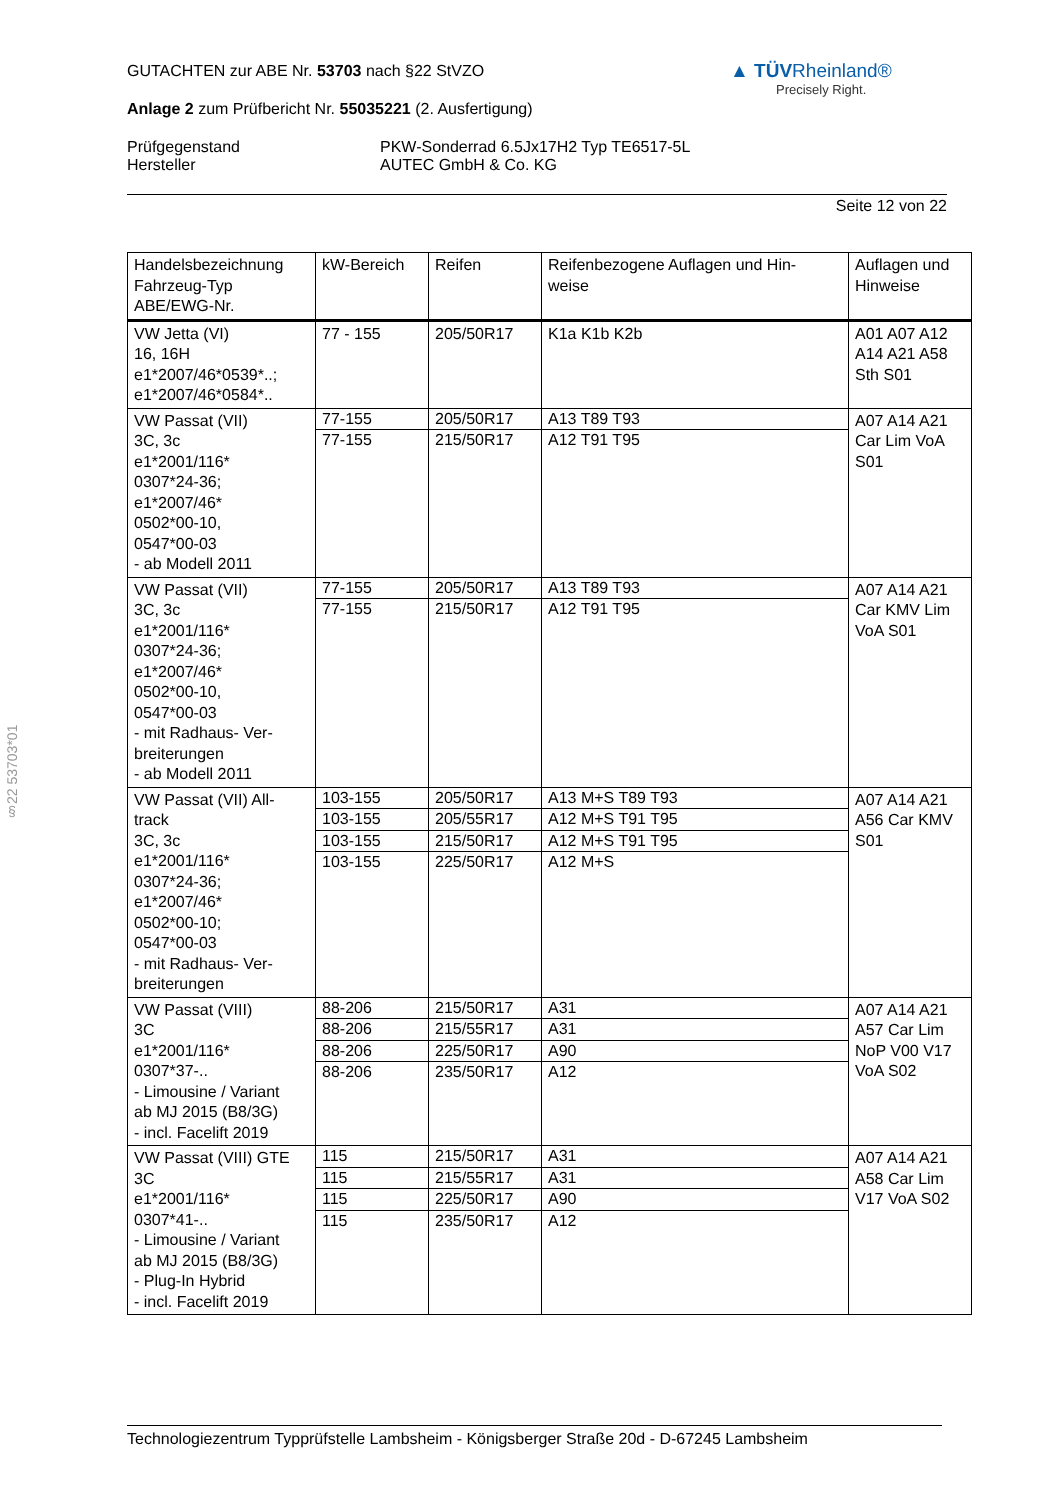GUTACHTEN zur ABE Nr. 53703 nach §22 StVZO
Anlage 2 zum Prüfbericht Nr. 55035221 (2. Ausfertigung)
Prüfgegenstand
Hersteller
PKW-Sonderrad 6.5Jx17H2 Typ TE6517-5L
AUTEC GmbH & Co. KG
Seite 12 von 22
▲ TÜVRheinland®
Precisely Right.
§22 53703*01
| Handelsbezeichnung Fahrzeug-Typ ABE/EWG-Nr. | kW-Bereich | Reifen | Reifenbezogene Auflagen und Hin- weise | Auflagen und Hinweise |
| --- | --- | --- | --- | --- |
| VW Jetta (VI) 16, 16H e1*2007/46*0539*..; e1*2007/46*0584*.. | 77 - 155 | 205/50R17 | K1a K1b K2b | A01 A07 A12 A14 A21 A58 Sth S01 |
| VW Passat (VII) 3C, 3c e1*2001/116* 0307*24-36; e1*2007/46* 0502*00-10, 0547*00-03 - ab Modell 2011 | 77-155 77-155 | 205/50R17 215/50R17 | A13 T89 T93 A12 T91 T95 | A07 A14 A21 Car Lim VoA S01 |
| VW Passat (VII) 3C, 3c e1*2001/116* 0307*24-36; e1*2007/46* 0502*00-10, 0547*00-03 - mit Radhaus- Ver- breiterungen - ab Modell 2011 | 77-155 77-155 | 205/50R17 215/50R17 | A13 T89 T93 A12 T91 T95 | A07 A14 A21 Car KMV Lim VoA S01 |
| VW Passat (VII) All- track 3C, 3c e1*2001/116* 0307*24-36; e1*2007/46* 0502*00-10; 0547*00-03 - mit Radhaus- Ver- breiterungen | 103-155 103-155 103-155 103-155 | 205/50R17 205/55R17 215/50R17 225/50R17 | A13 M+S T89 T93 A12 M+S T91 T95 A12 M+S T91 T95 A12 M+S | A07 A14 A21 A56 Car KMV S01 |
| VW Passat (VIII) 3C e1*2001/116* 0307*37-.. - Limousine / Variant ab MJ 2015 (B8/3G) - incl. Facelift 2019 | 88-206 88-206 88-206 88-206 | 215/50R17 215/55R17 225/50R17 235/50R17 | A31 A31 A90 A12 | A07 A14 A21 A57 Car Lim NoP V00 V17 VoA S02 |
| VW Passat (VIII) GTE 3C e1*2001/116* 0307*41-.. - Limousine / Variant ab MJ 2015 (B8/3G) - Plug-In Hybrid - incl. Facelift 2019 | 115 115 115 115 | 215/50R17 215/55R17 225/50R17 235/50R17 | A31 A31 A90 A12 | A07 A14 A21 A58 Car Lim V17 VoA S02 |
Technologiezentrum Typprüfstelle Lambsheim - Königsberger Straße 20d - D-67245 Lambsheim